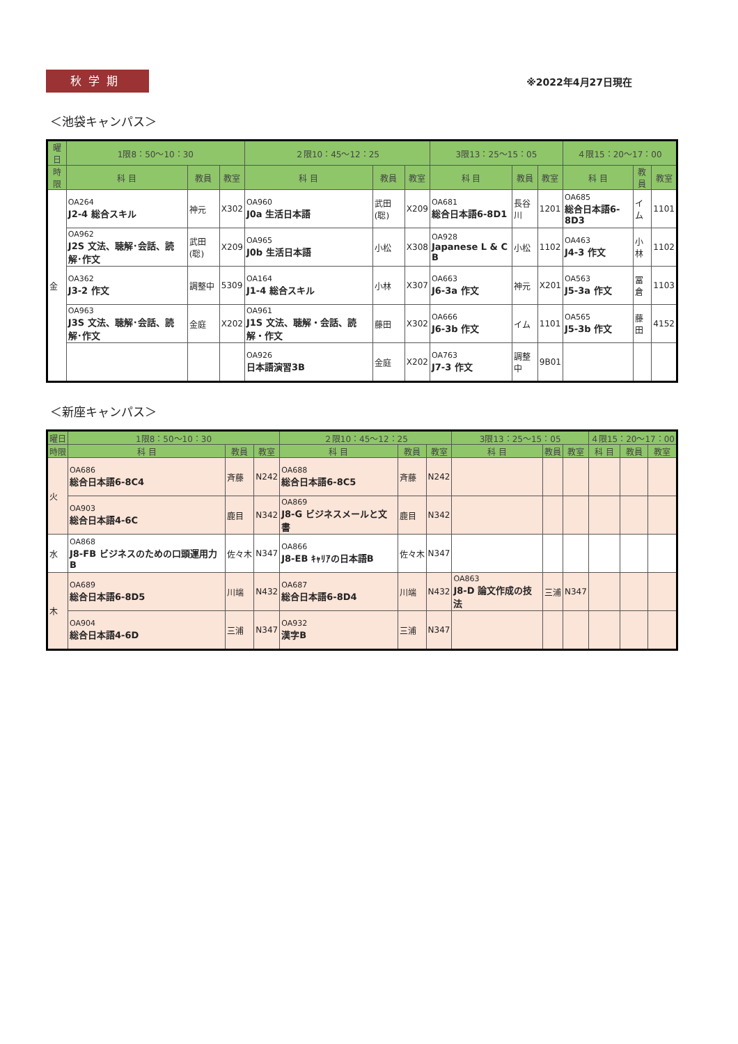秋学期
※2022年4月27日現在
＜池袋キャンパス＞
| 曜日 | 1限8：50〜10：30 | | | ２限10：45〜12：25 | | | 3限13：25〜15：05 | | | ４限15：20〜17：00 | | |
| --- | --- | --- | --- | --- | --- | --- | --- | --- | --- | --- | --- | --- |
| 時限 | 科 目 | 教員 | 教室 | 科 目 | 教員 | 教室 | 科 目 | 教員 | 教室 | 科 目 | 教員 | 教室 |
| 金 | OA264 J2-4 総合スキル | 神元 | X302 | OA960 J0a 生活日本語 | 武田(聡) | X209 | OA681 総合日本語6-8D1 | 長谷川 | 1201 | OA685 総合日本語6-8D3 | イム | 1101 |
| | OA962 J2S 文法、聴解･会話、読解･作文 | 武田(聡) | X209 | OA965 J0b 生活日本語 | 小松 | X308 | OA928 Japanese L & C B | 小松 | 1102 | OA463 J4-3 作文 | 小林 | 1102 |
| | OA362 J3-2 作文 | 調整中 | 5309 | OA164 J1-4 総合スキル | 小林 | X307 | OA663 J6-3a 作文 | 神元 | X201 | OA563 J5-3a 作文 | 冨倉 | 1103 |
| | OA963 J3S 文法、聴解･会話、読解･作文 | 金庭 | X202 | OA961 J1S 文法、聴解・会話、読解・作文 | 藤田 | X302 | OA666 J6-3b 作文 | イム | 1101 | OA565 J5-3b 作文 | 藤田 | 4152 |
| | | | | OA926 日本語演習3B | 金庭 | X202 | OA763 J7-3 作文 | 調整中 | 9B01 | | | |
＜新座キャンパス＞
| 曜日 | 1限8：50〜10：30 | | | ２限10：45〜12：25 | | | 3限13：25〜15：05 | | | ４限15：20〜17：00 | | |
| --- | --- | --- | --- | --- | --- | --- | --- | --- | --- | --- | --- | --- |
| 時限 | 科 目 | 教員 | 教室 | 科 目 | 教員 | 教室 | 科 目 | 教員 | 教室 | 科 目 | 教員 | 教室 |
| 火 | OA686 総合日本語6-8C4 | 斉藤 | N242 | OA688 総合日本語6-8C5 | 斉藤 | N242 | | | | | | |
| | OA903 総合日本語4-6C | 鹿目 | N342 | OA869 J8-G ビジネスメールと文書 | 鹿目 | N342 | | | | | | |
| 水 | OA868 J8-FB ビジネスのための口頭運用力B | 佐々木 | N347 | OA866 J8-EB ｷｬﾘｱの日本語B | 佐々木 | N347 | | | | | | |
| 木 | OA689 総合日本語6-8D5 | 川端 | N432 | OA687 総合日本語6-8D4 | 川端 | N432 | OA863 J8-D 論文作成の技法 | 三浦 | N347 | | | |
| | OA904 総合日本語4-6D | 三浦 | N347 | OA932 漢字B | 三浦 | N347 | | | | | | |